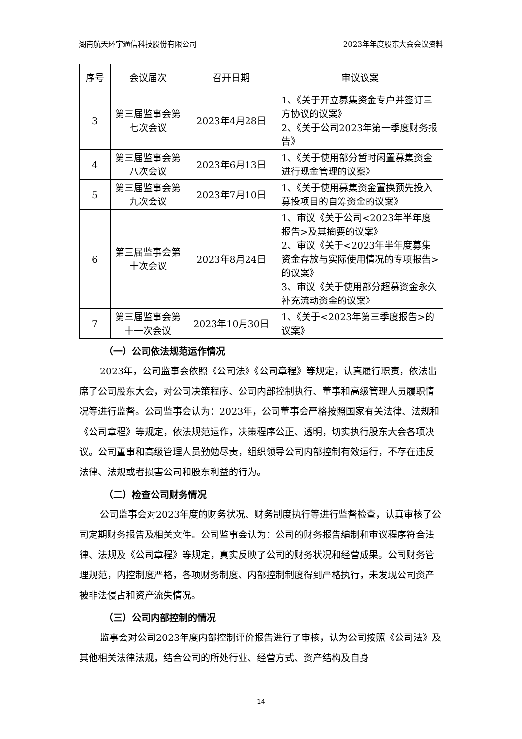湖南航天环宇通信科技股份有限公司 2023年年度股东大会会议资料
| 序号 | 会议届次 | 召开日期 | 审议议案 |
| --- | --- | --- | --- |
| 3 | 第三届监事会第七次会议 | 2023年4月28日 | 1、《关于开立募集资金专户并签订三方协议的议案》 2、《关于公司2023年第一季度财务报告》 |
| 4 | 第三届监事会第八次会议 | 2023年6月13日 | 1、《关于使用部分暂时闲置募集资金进行现金管理的议案》 |
| 5 | 第三届监事会第九次会议 | 2023年7月10日 | 1、《关于使用募集资金置换预先投入募投项目的自筹资金的议案》 |
| 6 | 第三届监事会第十次会议 | 2023年8月24日 | 1、审议《关于公司<2023年半年度报告>及其摘要的议案》 2、审议《关于<2023年半年度募集资金存放与实际使用情况的专项报告>的议案》 3、审议《关于使用部分超募资金永久补充流动资金的议案》 |
| 7 | 第三届监事会第十一次会议 | 2023年10月30日 | 1、《关于<2023年第三季度报告>的议案》 |
（一）公司依法规范运作情况
2023年，公司监事会依照《公司法》《公司章程》等规定，认真履行职责，依法出席了公司股东大会，对公司决策程序、公司内部控制执行、董事和高级管理人员履职情况等进行监督。公司监事会认为：2023年，公司董事会严格按照国家有关法律、法规和《公司章程》等规定，依法规范运作，决策程序公正、透明，切实执行股东大会各项决议。公司董事和高级管理人员勤勉尽责，组织领导公司内部控制有效运行，不存在违反法律、法规或者损害公司和股东利益的行为。
（二）检查公司财务情况
公司监事会对2023年度的财务状况、财务制度执行等进行监督检查，认真审核了公司定期财务报告及相关文件。公司监事会认为：公司的财务报告编制和审议程序符合法律、法规及《公司章程》等规定，真实反映了公司的财务状况和经营成果。公司财务管理规范，内控制度严格，各项财务制度、内部控制制度得到严格执行，未发现公司资产被非法侵占和资产流失情况。
（三）公司内部控制的情况
监事会对公司2023年度内部控制评价报告进行了审核，认为公司按照《公司法》及其他相关法律法规，结合公司的所处行业、经营方式、资产结构及自身
14